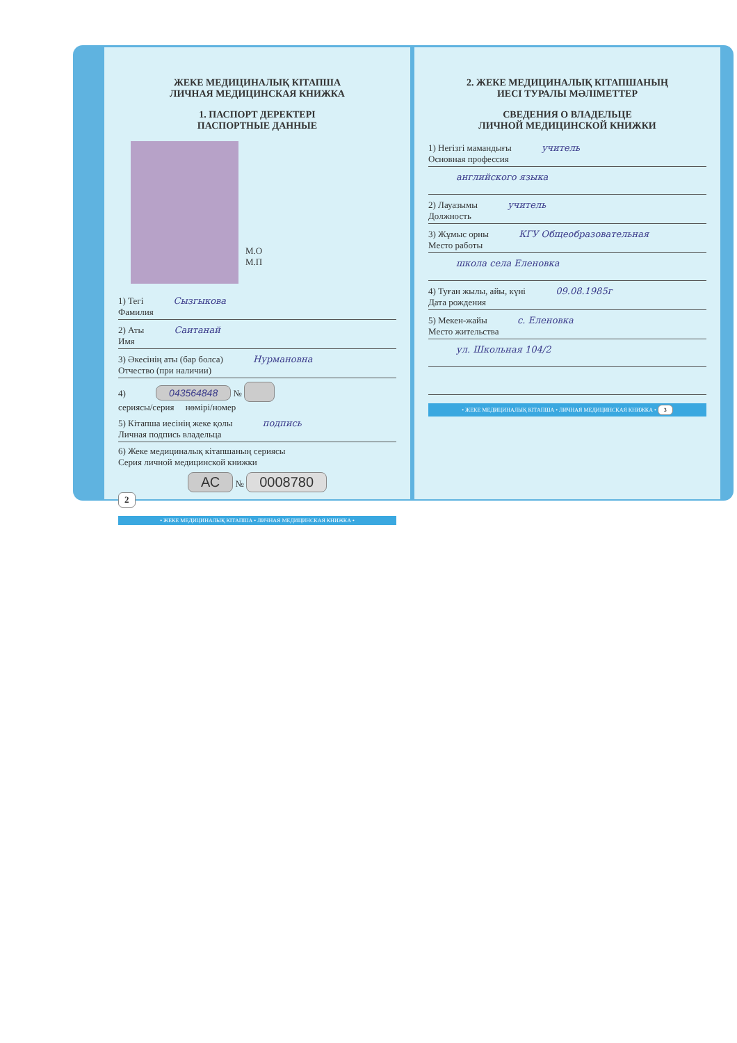ЖЕКЕ МЕДИЦИНАЛЫҚ КІТАПША
ЛИЧНАЯ МЕДИЦИНСКАЯ КНИЖКА
1. ПАСПОРТ ДЕРЕКТЕРІ
ПАСПОРТНЫЕ ДАННЫЕ
М.О
М.П
1) Тегі Сызгыкова
Фамилия
2) Аты Саитанай
Имя
3) Әкесінің аты (бар болса) Нурмановна
Отчество (при наличии)
4) 043564848 №
сериясы/серия нөмірі/номер
5) Кітапша иесінің жеке қолы подпись
Личная подпись владельца
6) Жеке медициналық кітапшаның сериясы
Серия личной медицинской книжки
АС № 0008780
2
• ЖЕКЕ МЕДИЦИНАЛЫҚ КІТАПША • ЛИЧНАЯ МЕДИЦИНСКАЯ КНИЖКА •
2. ЖЕКЕ МЕДИЦИНАЛЫҚ КІТАПШАНЫҢ
ИЕСІ ТУРАЛЫ МӘЛІМЕТТЕР
СВЕДЕНИЯ О ВЛАДЕЛЬЦЕ
ЛИЧНОЙ МЕДИЦИНСКОЙ КНИЖКИ
1) Негізгі мамандығы учитель
Основная профессия
английского языка
2) Лауазымы учитель
Должность
3) Жұмыс орны КГУ Общеобразовательная
Место работы
школа села Еленовка
4) Туған жылы, айы, күні 09.08.1985г
Дата рождения
5) Мекен-жайы с. Еленовка
Место жительства
ул. Школьная 104/2
• ЖЕКЕ МЕДИЦИНАЛЫҚ КІТАПША • ЛИЧНАЯ МЕДИЦИНСКАЯ КНИЖКА • 3